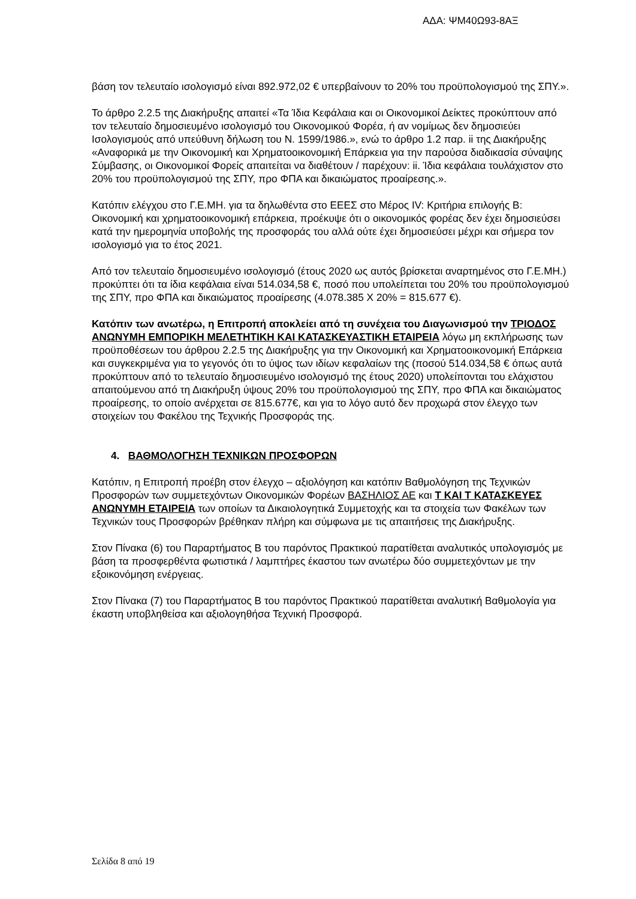ΑΔΑ: ΨΜ40Ω93-8ΑΞ
βάση τον τελευταίο ισολογισμό είναι 892.972,02 € υπερβαίνουν το 20% του προϋπολογισμού της ΣΠΥ.».
Το άρθρο 2.2.5 της Διακήρυξης απαιτεί «Τα Ίδια Κεφάλαια και οι Οικονομικοί Δείκτες προκύπτουν από τον τελευταίο δημοσιευμένο ισολογισμό του Οικονομικού Φορέα, ή αν νομίμως δεν δημοσιεύει Ισολογισμούς από υπεύθυνη δήλωση του Ν. 1599/1986.», ενώ το άρθρο 1.2 παρ. ii της Διακήρυξης «Αναφορικά με την Οικονομική και Χρηματοοικονομική Επάρκεια για την παρούσα διαδικασία σύναψης Σύμβασης, οι Οικονομικοί Φορείς απαιτείται να διαθέτουν / παρέχουν: ii. Ίδια κεφάλαια τουλάχιστον στο 20% του προϋπολογισμού της ΣΠΥ, προ ΦΠΑ και δικαιώματος προαίρεσης.».
Κατόπιν ελέγχου στο Γ.Ε.ΜΗ. για τα δηλωθέντα στο ΕΕΕΣ στο Μέρος IV: Κριτήρια επιλογής Β: Οικονομική και χρηματοοικονομική επάρκεια, προέκυψε ότι ο οικονομικός φορέας δεν έχει δημοσιεύσει κατά την ημερομηνία υποβολής της προσφοράς του αλλά ούτε έχει δημοσιεύσει μέχρι και σήμερα τον ισολογισμό για το έτος 2021.
Από τον τελευταίο δημοσιευμένο ισολογισμό (έτους 2020 ως αυτός βρίσκεται αναρτημένος στο Γ.Ε.ΜΗ.) προκύπτει ότι τα ίδια κεφάλαια είναι 514.034,58 €, ποσό που υπολείπεται του 20% του προϋπολογισμού της ΣΠΥ, προ ΦΠΑ και δικαιώματος προαίρεσης (4.078.385 Χ 20% = 815.677 €).
Κατόπιν των ανωτέρω, η Επιτροπή αποκλείει από τη συνέχεια του Διαγωνισμού την ΤΡΙΟΔΟΣ ΑΝΩΝΥΜΗ ΕΜΠΟΡΙΚΗ ΜΕΛΕΤΗΤΙΚΗ ΚΑΙ ΚΑΤΑΣΚΕΥΑΣΤΙΚΗ ΕΤΑΙΡΕΙΑ λόγω μη εκπλήρωσης των προϋποθέσεων του άρθρου 2.2.5 της Διακήρυξης για την Οικονομική και Χρηματοοικονομική Επάρκεια και συγκεκριμένα για το γεγονός ότι το ύψος των ιδίων κεφαλαίων της (ποσού 514.034,58 € όπως αυτά προκύπτουν από το τελευταίο δημοσιευμένο ισολογισμό της έτους 2020) υπολείπονται του ελάχιστου απαιτούμενου από τη Διακήρυξη ύψους 20% του προϋπολογισμού της ΣΠΥ, προ ΦΠΑ και δικαιώματος προαίρεσης, το οποίο ανέρχεται σε 815.677€, και για το λόγο αυτό δεν προχωρά στον έλεγχο των στοιχείων του Φακέλου της Τεχνικής Προσφοράς της.
4. ΒΑΘΜΟΛΟΓΗΣΗ ΤΕΧΝΙΚΩΝ ΠΡΟΣΦΟΡΩΝ
Κατόπιν, η Επιτροπή προέβη στον έλεγχο – αξιολόγηση και κατόπιν Βαθμολόγηση της Τεχνικών Προσφορών των συμμετεχόντων Οικονομικών Φορέων ΒΑΣΗΛΙΟΣ ΑΕ και Τ ΚΑΙ Τ ΚΑΤΑΣΚΕΥΕΣ ΑΝΩΝΥΜΗ ΕΤΑΙΡΕΙΑ των οποίων τα Δικαιολογητικά Συμμετοχής και τα στοιχεία των Φακέλων των Τεχνικών τους Προσφορών βρέθηκαν πλήρη και σύμφωνα με τις απαιτήσεις της Διακήρυξης.
Στον Πίνακα (6) του Παραρτήματος Β του παρόντος Πρακτικού παρατίθεται αναλυτικός υπολογισμός με βάση τα προσφερθέντα φωτιστικά / λαμπτήρες έκαστου των ανωτέρω δύο συμμετεχόντων με την εξοικονόμηση ενέργειας.
Στον Πίνακα (7) του Παραρτήματος Β του παρόντος Πρακτικού παρατίθεται αναλυτική Βαθμολογία για έκαστη υποβληθείσα και αξιολογηθήσα Τεχνική Προσφορά.
Σελίδα 8 από 19